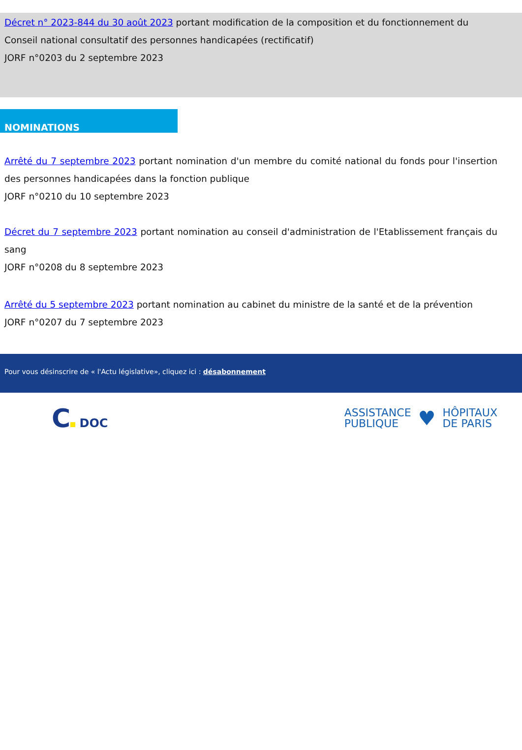Décret n° 2023-844 du 30 août 2023 portant modification de la composition et du fonctionnement du Conseil national consultatif des personnes handicapées (rectificatif)
JORF n°0203 du 2 septembre 2023
NOMINATIONS
Arrêté du 7 septembre 2023 portant nomination d'un membre du comité national du fonds pour l'insertion des personnes handicapées dans la fonction publique
JORF n°0210 du 10 septembre 2023
Décret du 7 septembre 2023 portant nomination au conseil d'administration de l'Etablissement français du sang
JORF n°0208 du 8 septembre 2023
Arrêté du 5 septembre 2023 portant nomination au cabinet du ministre de la santé et de la prévention
JORF n°0207 du 7 septembre 2023
Pour vous désinscrire de « l'Actu législative», cliquez ici : désabonnement
C DOC
ASSISTANCE
PUBLIQUE
♥
HÔPITAUX
DE PARIS